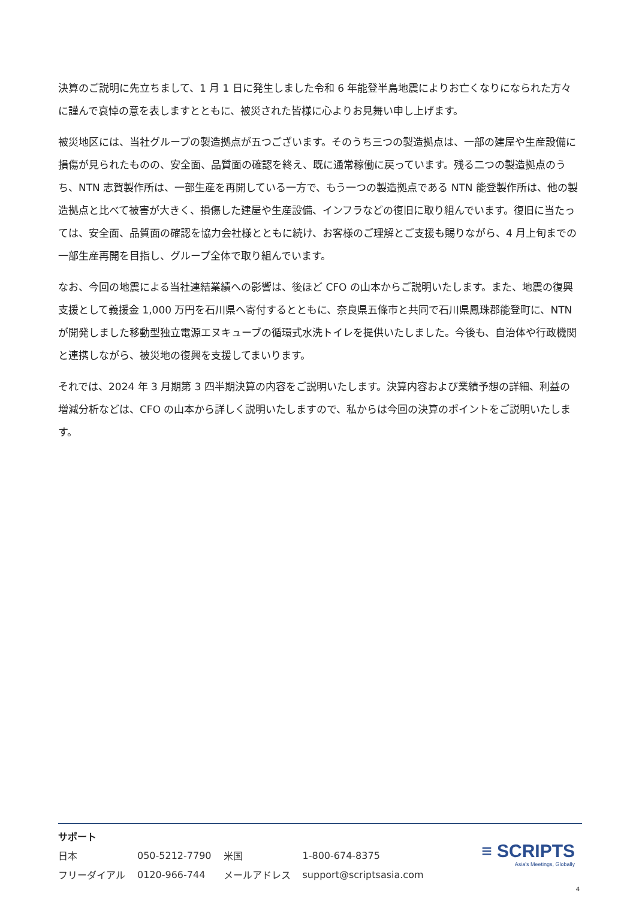決算のご説明に先立ちまして、1 月 1 日に発生しました令和 6 年能登半島地震によりお亡くなりになられた方々に謹んで哀悼の意を表しますとともに、被災された皆様に心よりお見舞い申し上げます。
被災地区には、当社グループの製造拠点が五つございます。そのうち三つの製造拠点は、一部の建屋や生産設備に損傷が見られたものの、安全面、品質面の確認を終え、既に通常稼働に戻っています。残る二つの製造拠点のうち、NTN 志賀製作所は、一部生産を再開している一方で、もう一つの製造拠点である NTN 能登製作所は、他の製造拠点と比べて被害が大きく、損傷した建屋や生産設備、インフラなどの復旧に取り組んでいます。復旧に当たっては、安全面、品質面の確認を協力会社様とともに続け、お客様のご理解とご支援も賜りながら、4 月上旬までの一部生産再開を目指し、グループ全体で取り組んでいます。
なお、今回の地震による当社連結業績への影響は、後ほど CFO の山本からご説明いたします。また、地震の復興支援として義援金 1,000 万円を石川県へ寄付するとともに、奈良県五條市と共同で石川県鳳珠郡能登町に、NTN が開発しました移動型独立電源エヌキューブの循環式水洗トイレを提供いたしました。今後も、自治体や行政機関と連携しながら、被災地の復興を支援してまいります。
それでは、2024 年 3 月期第 3 四半期決算の内容をご説明いたします。決算内容および業績予想の詳細、利益の増減分析などは、CFO の山本から詳しく説明いたしますので、私からは今回の決算のポイントをご説明いたします。
サポート
| 日本 | 050-5212-7790 | 米国 | 1-800-674-8375 |
| フリーダイアル | 0120-966-744 | メールアドレス | support@scriptsasia.com |
≡ SCRIPTS
Asia's Meetings, Globally
4